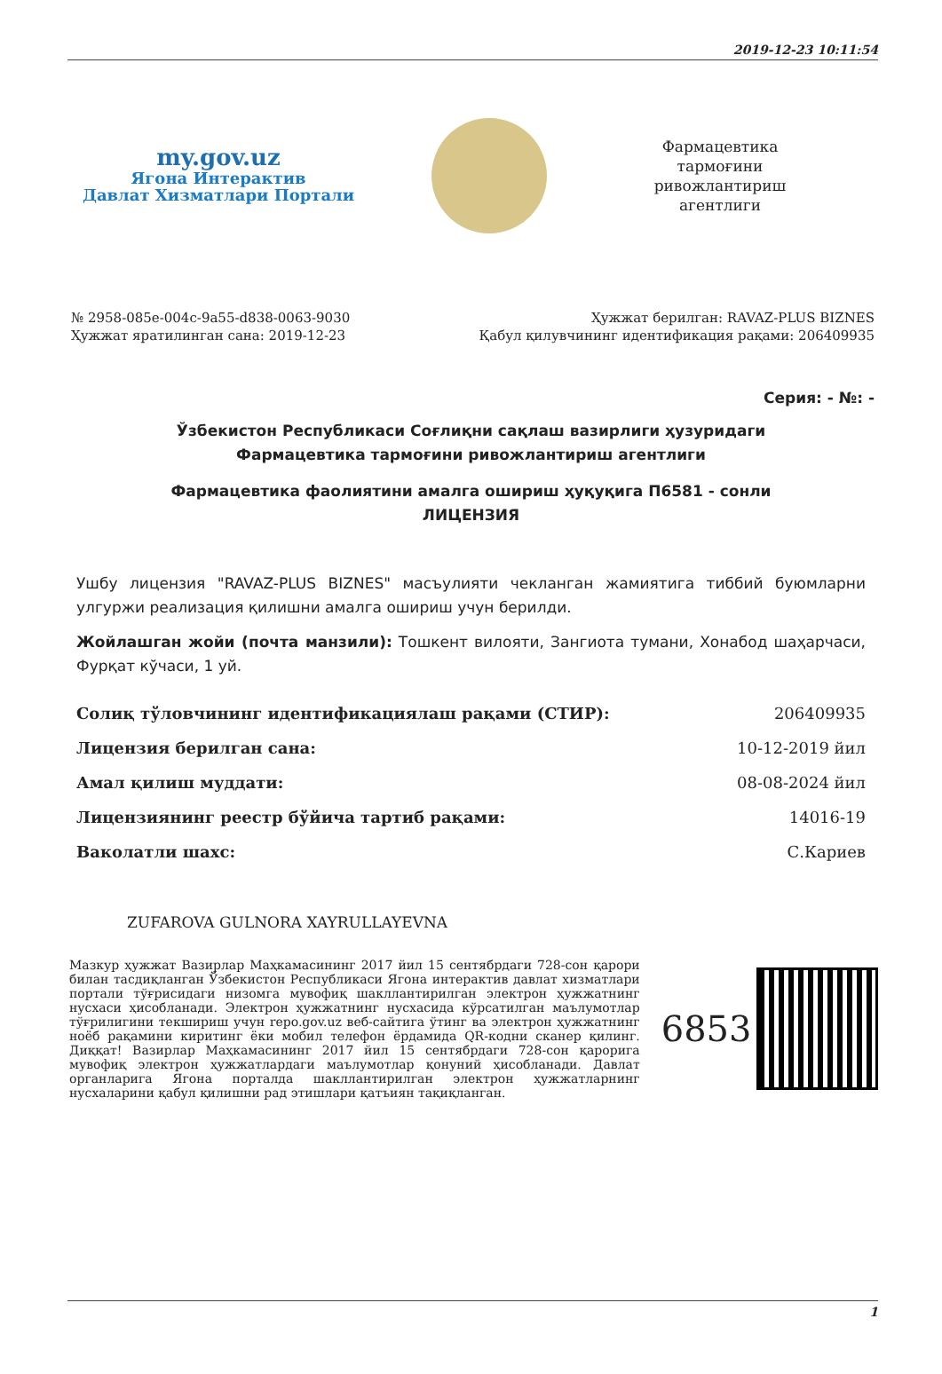2019-12-23 10:11:54
my.gov.uz
Ягона Интерактив
Давлат Хизматлари Портали
Фармацевтика тармоғини ривожлантириш агентлиги
№ 2958-085e-004c-9a55-d838-0063-9030
Ҳужжат яратилинган сана: 2019-12-23
Ҳужжат берилган: RAVAZ-PLUS BIZNES
Қабул қилувчининг идентификация рақами: 206409935
Серия: - №: -
Ўзбекистон Республикаси Соғлиқни сақлаш вазирлиги ҳузуридаги
Фармацевтика тармоғини ривожлантириш агентлиги
Фармацевтика фаолиятини амалга ошириш ҳуқуқига П6581 - сонли
ЛИЦЕНЗИЯ
Ушбу лицензия "RAVAZ-PLUS BIZNES" масъулияти чекланган жамиятига тиббий буюмларни улгуржи реализация қилишни амалга ошириш учун берилди.
Жойлашган жойи (почта манзили): Тошкент вилояти, Зангиота тумани, Хонабод шаҳарчаси, Фурқат кўчаси, 1 уй.
| Солиқ тўловчининг идентификациялаш рақами (СТИР): | 206409935 |
| Лицензия берилган сана: | 10-12-2019 йил |
| Амал қилиш муддати: | 08-08-2024 йил |
| Лицензиянинг реестр бўйича тартиб рақами: | 14016-19 |
| Ваколатли шахс: | С.Кариев |
ZUFAROVA GULNORA XAYRULLAYEVNA
Мазкур ҳужжат Вазирлар Маҳкамасининг 2017 йил 15 сентябрдаги 728-сон қарори билан тасдиқланган Ўзбекистон Республикаси Ягона интерактив давлат хизматлари портали тўғрисидаги низомга мувофиқ шакллантирилган электрон ҳужжатнинг нусхаси ҳисобланади. Электрон ҳужжатнинг нусхасида кўрсатилган маълумотлар тўғрилигини текшириш учун repo.gov.uz веб-сайтига ўтинг ва электрон ҳужжатнинг ноёб рақамини киритинг ёки мобил телефон ёрдамида QR-кодни сканер қилинг. Диққат! Вазирлар Маҳкамасининг 2017 йил 15 сентябрдаги 728-сон қарорига мувофиқ электрон ҳужжатлардаги маълумотлар қонуний ҳисобланади. Давлат органларига Ягона порталда шакллантирилган электрон ҳужжатларнинг нусхаларини қабул қилишни рад этишлари қатъиян тақиқланган.
6853
1